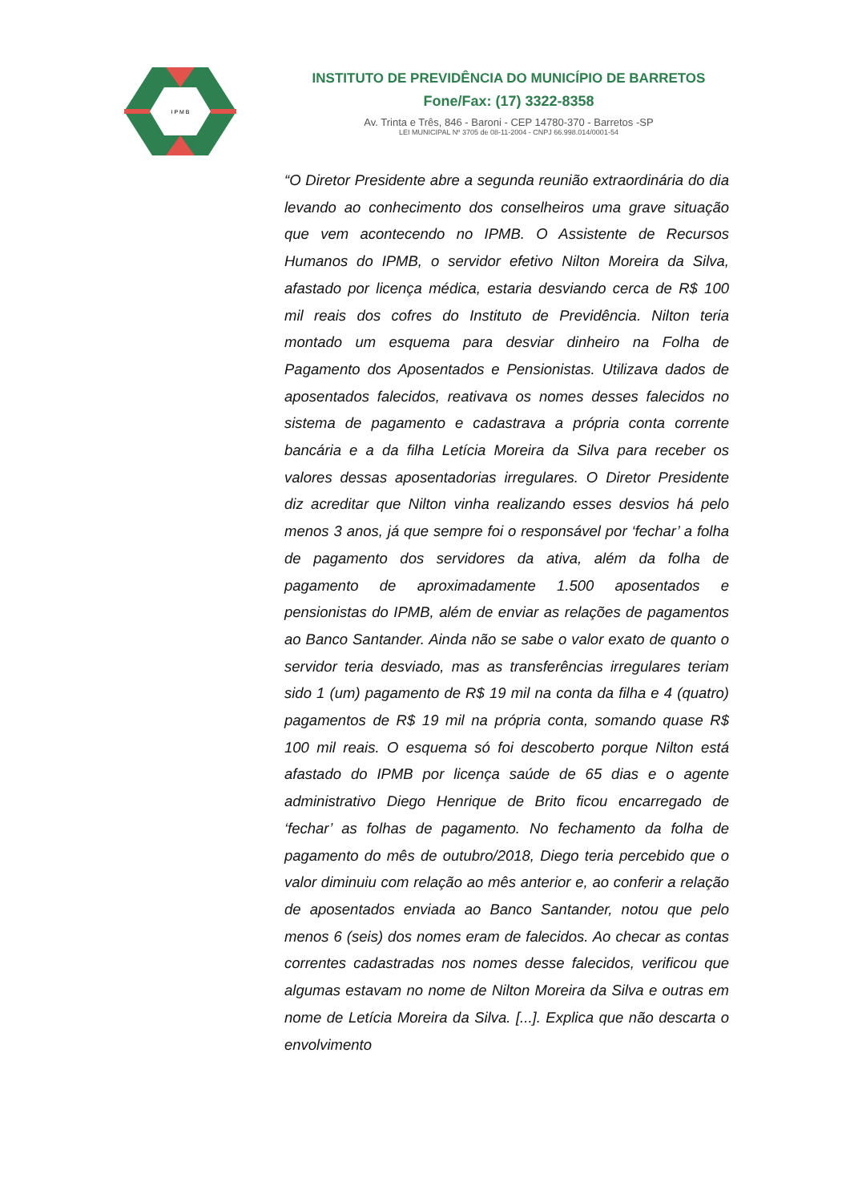I P M B
INSTITUTO DE PREVIDÊNCIA DO MUNICÍPIO DE BARRETOS
Fone/Fax: (17) 3322-8358
Av. Trinta e Três, 846 - Baroni - CEP 14780-370 - Barretos -SP
LEI MUNICIPAL Nº 3705 de 08-11-2004 - CNPJ 66.998.014/0001-54
“O Diretor Presidente abre a segunda reunião extraordinária do dia levando ao conhecimento dos conselheiros uma grave situação que vem acontecendo no IPMB. O Assistente de Recursos Humanos do IPMB, o servidor efetivo Nilton Moreira da Silva, afastado por licença médica, estaria desviando cerca de R$ 100 mil reais dos cofres do Instituto de Previdência. Nilton teria montado um esquema para desviar dinheiro na Folha de Pagamento dos Aposentados e Pensionistas. Utilizava dados de aposentados falecidos, reativava os nomes desses falecidos no sistema de pagamento e cadastrava a própria conta corrente bancária e a da filha Letícia Moreira da Silva para receber os valores dessas aposentadorias irregulares. O Diretor Presidente diz acreditar que Nilton vinha realizando esses desvios há pelo menos 3 anos, já que sempre foi o responsável por ‘fechar’ a folha de pagamento dos servidores da ativa, além da folha de pagamento de aproximadamente 1.500 aposentados e pensionistas do IPMB, além de enviar as relações de pagamentos ao Banco Santander. Ainda não se sabe o valor exato de quanto o servidor teria desviado, mas as transferências irregulares teriam sido 1 (um) pagamento de R$ 19 mil na conta da filha e 4 (quatro) pagamentos de R$ 19 mil na própria conta, somando quase R$ 100 mil reais. O esquema só foi descoberto porque Nilton está afastado do IPMB por licença saúde de 65 dias e o agente administrativo Diego Henrique de Brito ficou encarregado de ‘fechar’ as folhas de pagamento. No fechamento da folha de pagamento do mês de outubro/2018, Diego teria percebido que o valor diminuiu com relação ao mês anterior e, ao conferir a relação de aposentados enviada ao Banco Santander, notou que pelo menos 6 (seis) dos nomes eram de falecidos. Ao checar as contas correntes cadastradas nos nomes desse falecidos, verificou que algumas estavam no nome de Nilton Moreira da Silva e outras em nome de Letícia Moreira da Silva. [...]. Explica que não descarta o envolvimento